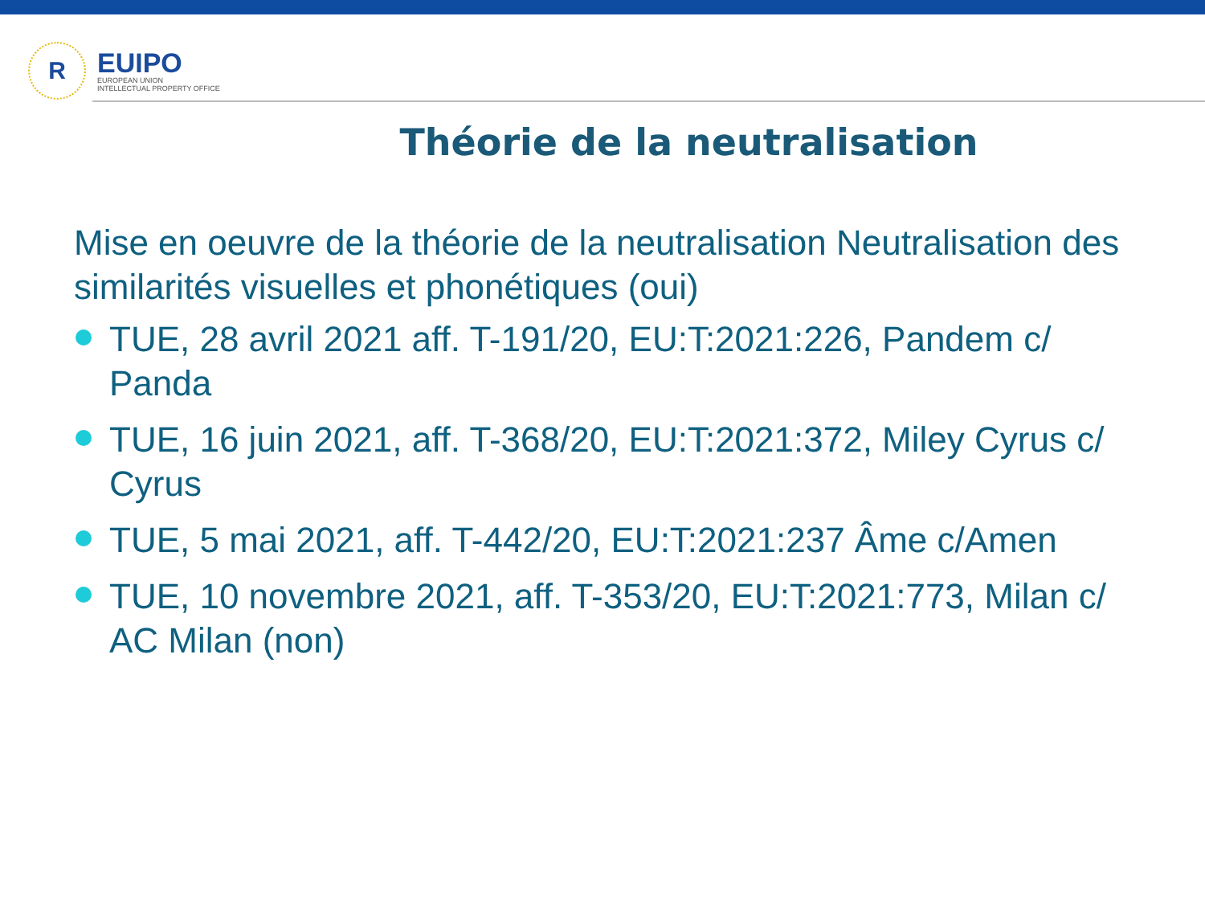R
EUIPO
EUROPEAN UNION
INTELLECTUAL PROPERTY OFFICE
Théorie de la neutralisation
Mise en oeuvre de la théorie de la neutralisation Neutralisation des similarités visuelles et phonétiques (oui)
TUE, 28 avril 2021 aff. T-191/20, EU:T:2021:226, Pandem c/ Panda
TUE, 16 juin 2021, aff. T-368/20, EU:T:2021:372, Miley Cyrus c/ Cyrus
TUE, 5 mai 2021, aff. T-442/20, EU:T:2021:237 Âme c/Amen
TUE, 10 novembre 2021, aff. T-353/20, EU:T:2021:773, Milan c/ AC Milan (non)